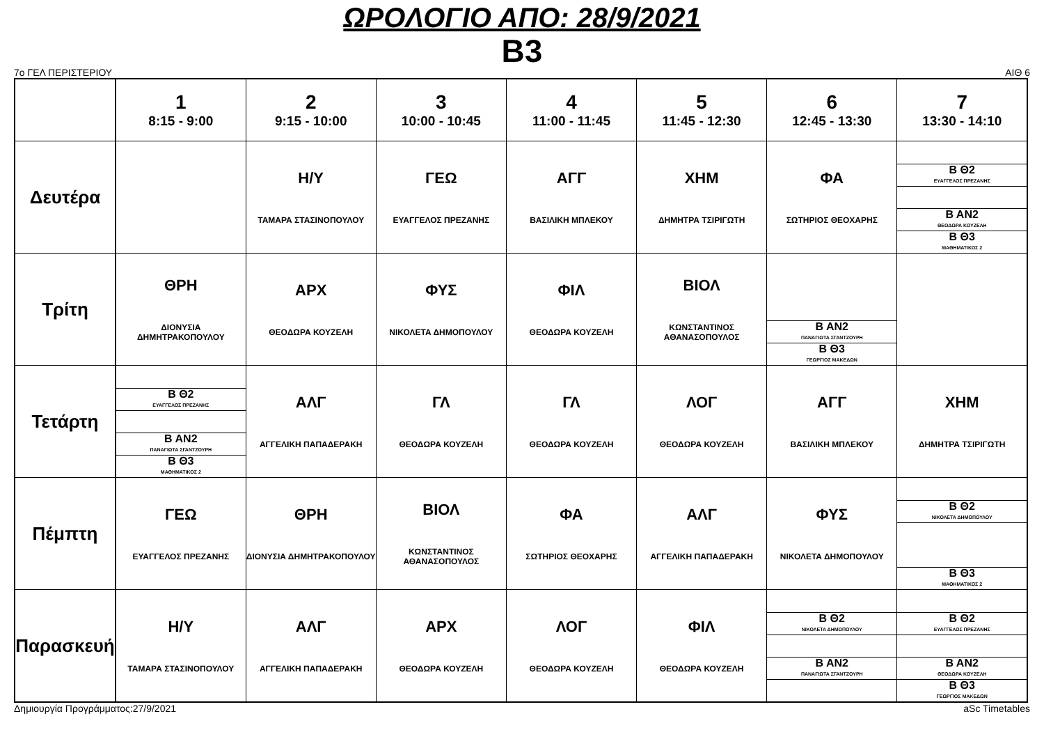ΩΡΟΛΟΓΙΟ ΑΠΟ: 28/9/2021
B3
7ο ΓΕΛ ΠΕΡΙΣΤΕΡΙΟΥ ΑΙΘ 6
| | 1 8:15 - 9:00 | 2 9:15 - 10:00 | 3 10:00 - 10:45 | 4 11:00 - 11:45 | 5 11:45 - 12:30 | 6 12:45 - 13:30 | 7 13:30 - 14:10 |
| --- | --- | --- | --- | --- | --- | --- | --- |
| Δευτέρα | | Η/Υ ΤΑΜΑΡΑ ΣΤΑΣΙΝΟΠΟΥΛΟΥ | ΓΕΩ ΕΥΑΓΓΕΛΟΣ ΠΡΕΖΑΝΗΣ | ΑΓΓ ΒΑΣΙΛΙΚΗ ΜΠΛΕΚΟΥ | ΧΗΜ ΔΗΜΗΤΡΑ ΤΣΙΡΙΓΩΤΗ | ΦΑ ΣΩΤΗΡΙΟΣ ΘΕΟΧΑΡΗΣ | Β Θ2 ΕΥΑΓΓΕΛΟΣ ΠΡΕΖΑΝΗΣ Β ΑΝ2 ΘΕΟΔΩΡΑ ΚΟΥΖΕΛΗ Β Θ3 ΜΑΘΗΜΑΤΙΚΟΣ 2 |
| Τρίτη | ΘΡΗ ΔΙΟΝΥΣΙΑ ΔΗΜΗΤΡΑΚΟΠΟΥΛΟΥ | ΑΡΧ ΘΕΟΔΩΡΑ ΚΟΥΖΕΛΗ | ΦΥΣ ΝΙΚΟΛΕΤΑ ΔΗΜΟΠΟΥΛΟΥ | ΦΙΛ ΘΕΟΔΩΡΑ ΚΟΥΖΕΛΗ | ΒΙΟΛ ΚΩΝΣΤΑΝΤΙΝΟΣ ΑΘΑΝΑΣΟΠΟΥΛΟΣ | Β ΑΝ2 ΠΑΝΑΓΙΩΤΑ ΣΓΑΝΤΖΟΥΡΗ Β Θ3 ΓΕΩΡΓΙΟΣ ΜΑΚΕΔΩΝ | |
| Τετάρτη | Β Θ2 ΕΥΑΓΓΕΛΟΣ ΠΡΕΖΑΝΗΣ Β ΑΝ2 ΠΑΝΑΓΙΩΤΑ ΣΓΑΝΤΖΟΥΡΗ Β Θ3 ΜΑΘΗΜΑΤΙΚΟΣ 2 | ΑΛΓ ΑΓΓΕΛΙΚΗ ΠΑΠΑΔΕΡΑΚΗ | ΓΛ ΘΕΟΔΩΡΑ ΚΟΥΖΕΛΗ | ΓΛ ΘΕΟΔΩΡΑ ΚΟΥΖΕΛΗ | ΛΟΓ ΘΕΟΔΩΡΑ ΚΟΥΖΕΛΗ | ΑΓΓ ΒΑΣΙΛΙΚΗ ΜΠΛΕΚΟΥ | ΧΗΜ ΔΗΜΗΤΡΑ ΤΣΙΡΙΓΩΤΗ |
| Πέμπτη | ΓΕΩ ΕΥΑΓΓΕΛΟΣ ΠΡΕΖΑΝΗΣ | ΘΡΗ ΔΙΟΝΥΣΙΑ ΔΗΜΗΤΡΑΚΟΠΟΥΛΟΥ | ΒΙΟΛ ΚΩΝΣΤΑΝΤΙΝΟΣ ΑΘΑΝΑΣΟΠΟΥΛΟΣ | ΦΑ ΣΩΤΗΡΙΟΣ ΘΕΟΧΑΡΗΣ | ΑΛΓ ΑΓΓΕΛΙΚΗ ΠΑΠΑΔΕΡΑΚΗ | ΦΥΣ ΝΙΚΟΛΕΤΑ ΔΗΜΟΠΟΥΛΟΥ | Β Θ2 ΝΙΚΟΛΕΤΑ ΔΗΜΟΠΟΥΛΟΥ Β Θ3 ΜΑΘΗΜΑΤΙΚΟΣ 2 |
| Παρασκευή | Η/Υ ΤΑΜΑΡΑ ΣΤΑΣΙΝΟΠΟΥΛΟΥ | ΑΛΓ ΑΓΓΕΛΙΚΗ ΠΑΠΑΔΕΡΑΚΗ | ΑΡΧ ΘΕΟΔΩΡΑ ΚΟΥΖΕΛΗ | ΛΟΓ ΘΕΟΔΩΡΑ ΚΟΥΖΕΛΗ | ΦΙΛ ΘΕΟΔΩΡΑ ΚΟΥΖΕΛΗ | Β Θ2 ΝΙΚΟΛΕΤΑ ΔΗΜΟΠΟΥΛΟΥ Β ΑΝ2 ΠΑΝΑΓΙΩΤΑ ΣΓΑΝΤΖΟΥΡΗ | Β Θ2 ΕΥΑΓΓΕΛΟΣ ΠΡΕΖΑΝΗΣ Β ΑΝ2 ΘΕΟΔΩΡΑ ΚΟΥΖΕΛΗ Β Θ3 ΓΕΩΡΓΙΟΣ ΜΑΚΕΔΩΝ |
Δημιουργία Προγράμματος:27/9/2021 aSc Timetables